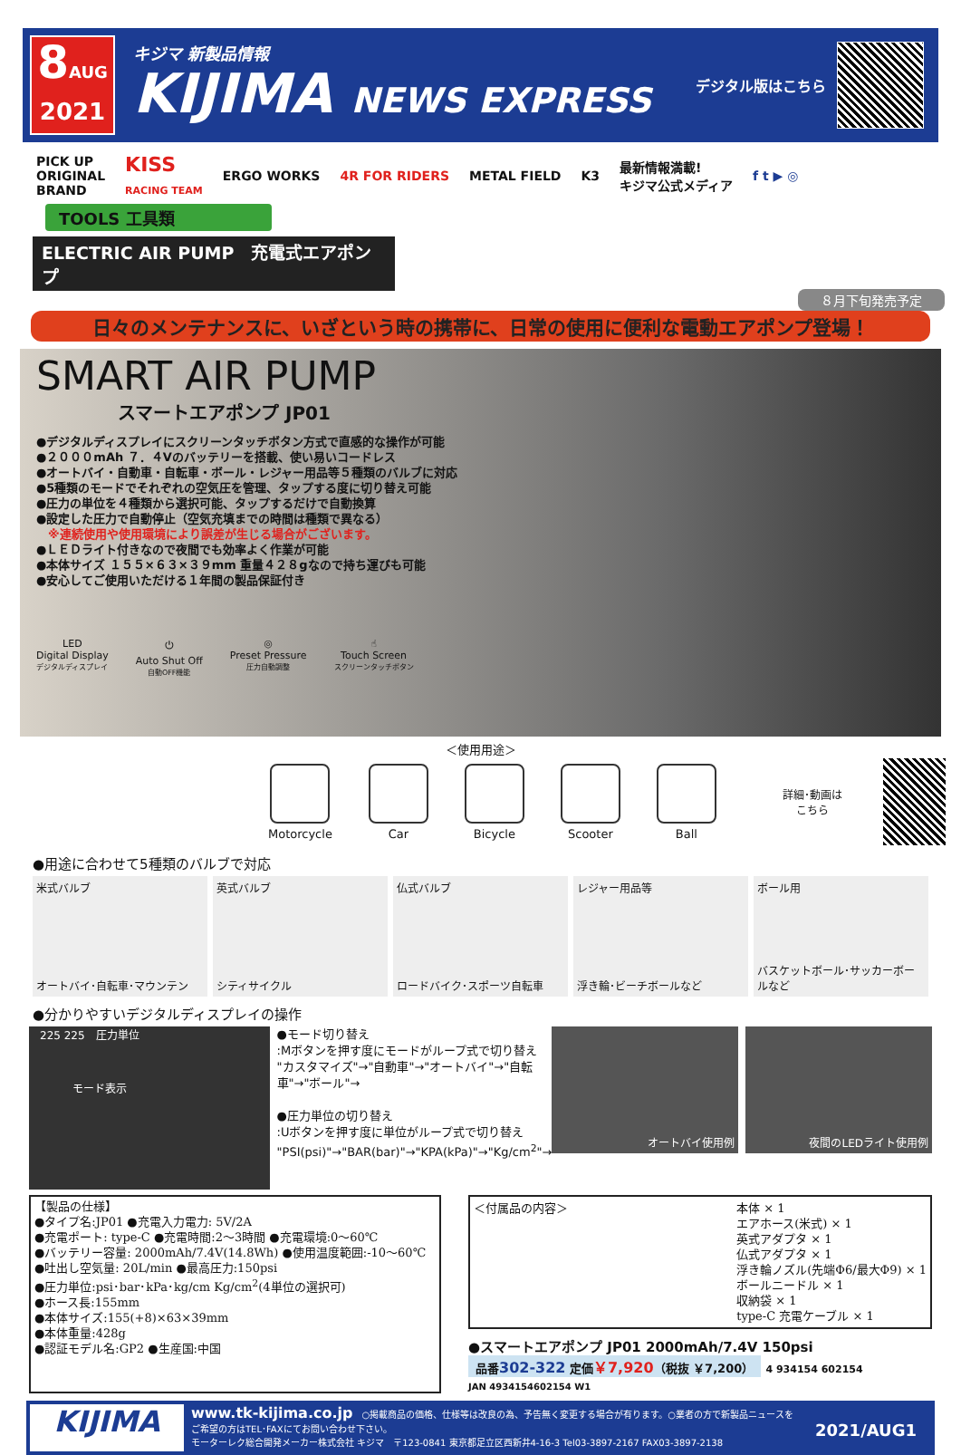8AUG
2021
キジマ 新製品情報
KIJIMA NEWS EXPRESS
デジタル版はこちら
PICK UP
ORIGINAL
BRAND KISS
RACING TEAM ERGO WORKS 4R FOR RIDERS METAL FIELD K3 最新情報満載!
キジマ公式メディア f t ▶ ◎
TOOLS 工具類
ELECTRIC AIR PUMP　充電式エアポンプ
８月下旬発売予定
日々のメンテナンスに、いざという時の携帯に、日常の使用に便利な電動エアポンプ登場！
SMART AIR PUMP
スマートエアポンプ JP01
●デジタルディスプレイにスクリーンタッチボタン方式で直感的な操作が可能
●２０００mAh ７．４Vのバッテリーを搭載、使い易いコードレス
●オートバイ・自動車・自転車・ボール・レジャー用品等５種類のバルブに対応
●5種類のモードでそれぞれの空気圧を管理、タップする度に切り替え可能
●圧力の単位を４種類から選択可能、タップするだけで自動換算
●設定した圧力で自動停止（空気充填までの時間は種類で異なる）
　※連続使用や使用環境により誤差が生じる場合がございます。
●ＬＥＤライト付きなので夜間でも効率よく作業が可能
●本体サイズ １５５×６３×３９mm 重量４２８gなので持ち運びも可能
●安心してご使用いただける１年間の製品保証付き
LED
Digital Display
デジタルディスプレイ
⏻
Auto Shut Off
自動OFF機能
◎
Preset Pressure
圧力自動調整
☝
Touch Screen
スクリーンタッチボタン
＜使用用途＞
Motorcycle Car Bicycle Scooter Ball 詳細･動画はこちら
●用途に合わせて5種類のバルブで対応
米式バルブ
オートバイ･自転車･マウンテン
英式バルブ
シティサイクル
仏式バルブ
ロードバイク･スポーツ自転車
レジャー用品等
浮き輪･ビーチボールなど
ボール用
バスケットボール･サッカーボールなど
●分かりやすいデジタルディスプレイの操作
　225 225　圧力単位
　　　　モード表示
●モード切り替え
:Mボタンを押す度にモードがループ式で切り替え
"カスタマイズ"→"自動車"→"オートバイ"→"自転車"→"ボール"→
●圧力単位の切り替え
:Uボタンを押す度に単位がループ式で切り替え
"PSI(psi)"→"BAR(bar)"→"KPA(kPa)"→"Kg/cm<sup>2</sup>"→
オートバイ使用例 夜間のLEDライト使用例
【製品の仕様】
●タイプ名:JP01 ●充電入力電力: 5V/2A
●充電ポート: type-C ●充電時間:2～3時間 ●充電環境:0～60℃
●バッテリー容量: 2000mAh/7.4V(14.8Wh) ●使用温度範囲:-10～60℃
●吐出し空気量: 20L/min ●最高圧力:150psi
●圧力単位:psi･bar･kPa･kg/cm Kg/cm<sup>2</sup>(4単位の選択可)
●ホース長:155mm
●本体サイズ:155(+8)×63×39mm
●本体重量:428g
●認証モデル名:GP2 ●生産国:中国
＜付属品の内容＞ 本体 × 1
エアホース(米式) × 1
英式アダプタ × 1
仏式アダプタ × 1
浮き輪ノズル(先端Φ6/最大Φ9) × 1
ボールニードル × 1
収納袋 × 1
type-C 充電ケーブル × 1
●スマートエアポンプ JP01 2000mAh/7.4V 150psi
品番302-322 定価￥7,920（税抜 ￥7,200） 4 934154 602154
JAN 4934154602154 W1
KIJIMA
www.tk-kijima.co.jp　○掲載商品の価格、仕様等は改良の為、予告無く変更する場合が有ります。○業者の方で新製品ニュースをご希望の方はTEL･FAXにてお問い合わせ下さい。
モーターレク総合開発メーカー株式会社 キジマ　〒123-0841 東京都足立区西新井4-16-3 Tel03-3897-2167 FAX03-3897-2138
2021/AUG1